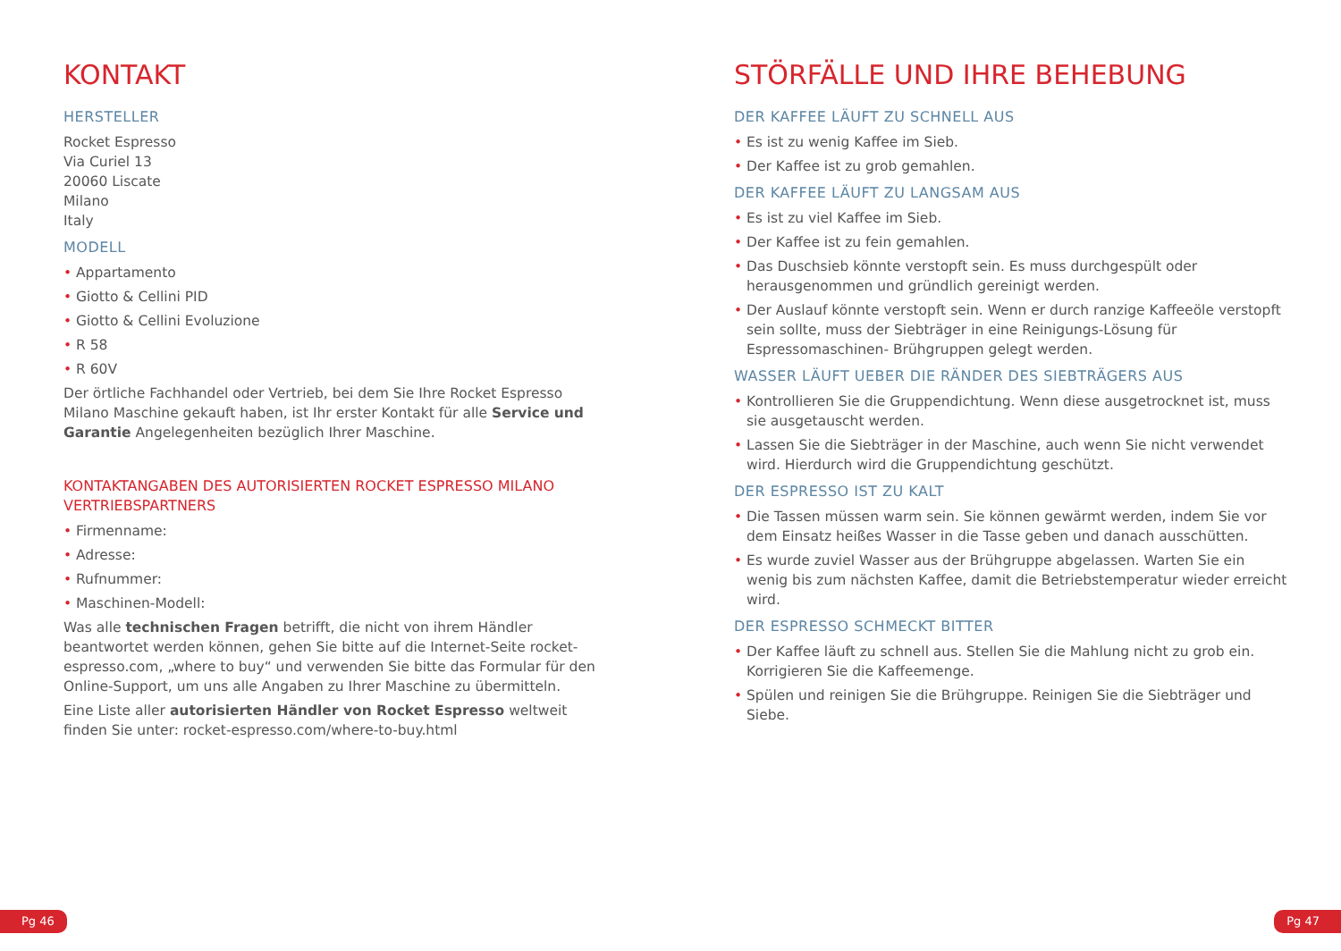KONTAKT
HERSTELLER
Rocket Espresso
Via Curiel 13
20060 Liscate
Milano
Italy
MODELL
• Appartamento
• Giotto & Cellini PID
• Giotto & Cellini Evoluzione
• R 58
• R 60V
Der örtliche Fachhandel oder Vertrieb, bei dem Sie Ihre Rocket Espresso Milano Maschine gekauft haben, ist Ihr erster Kontakt für alle Service und Garantie Angelegenheiten bezüglich Ihrer Maschine.
KONTAKTANGABEN DES AUTORISIERTEN ROCKET ESPRESSO MILANO VERTRIEBSPARTNERS
• Firmenname:
• Adresse:
• Rufnummer:
• Maschinen-Modell:
Was alle technischen Fragen betrifft, die nicht von ihrem Händler beantwortet werden können, gehen Sie bitte auf die Internet-Seite rocket-espresso.com, „where to buy“ und verwenden Sie bitte das Formular für den Online-Support, um uns alle Angaben zu Ihrer Maschine zu übermitteln.
Eine Liste aller autorisierten Händler von Rocket Espresso weltweit finden Sie unter: rocket-espresso.com/where-to-buy.html
STÖRFÄLLE UND IHRE BEHEBUNG
DER KAFFEE LÄUFT ZU SCHNELL AUS
• Es ist zu wenig Kaffee im Sieb.
• Der Kaffee ist zu grob gemahlen.
DER KAFFEE LÄUFT ZU LANGSAM AUS
• Es ist zu viel Kaffee im Sieb.
• Der Kaffee ist zu fein gemahlen.
• Das Duschsieb könnte verstopft sein. Es muss durchgespült oder herausgenommen und gründlich gereinigt werden.
• Der Auslauf könnte verstopft sein. Wenn er durch ranzige Kaffeeöle verstopft sein sollte, muss der Siebträger in eine Reinigungs-Lösung für Espressomaschinen- Brühgruppen gelegt werden.
WASSER LÄUFT UEBER DIE RÄNDER DES SIEBTRÄGERS AUS
• Kontrollieren Sie die Gruppendichtung. Wenn diese ausgetrocknet ist, muss sie ausgetauscht werden.
• Lassen Sie die Siebträger in der Maschine, auch wenn Sie nicht verwendet wird. Hierdurch wird die Gruppendichtung geschützt.
DER ESPRESSO IST ZU KALT
• Die Tassen müssen warm sein. Sie können gewärmt werden, indem Sie vor dem Einsatz heißes Wasser in die Tasse geben und danach ausschütten.
• Es wurde zuviel Wasser aus der Brühgruppe abgelassen. Warten Sie ein wenig bis zum nächsten Kaffee, damit die Betriebstemperatur wieder erreicht wird.
DER ESPRESSO SCHMECKT BITTER
• Der Kaffee läuft zu schnell aus. Stellen Sie die Mahlung nicht zu grob ein. Korrigieren Sie die Kaffeemenge.
• Spülen und reinigen Sie die Brühgruppe. Reinigen Sie die Siebträger und Siebe.
Pg 46 Pg 47